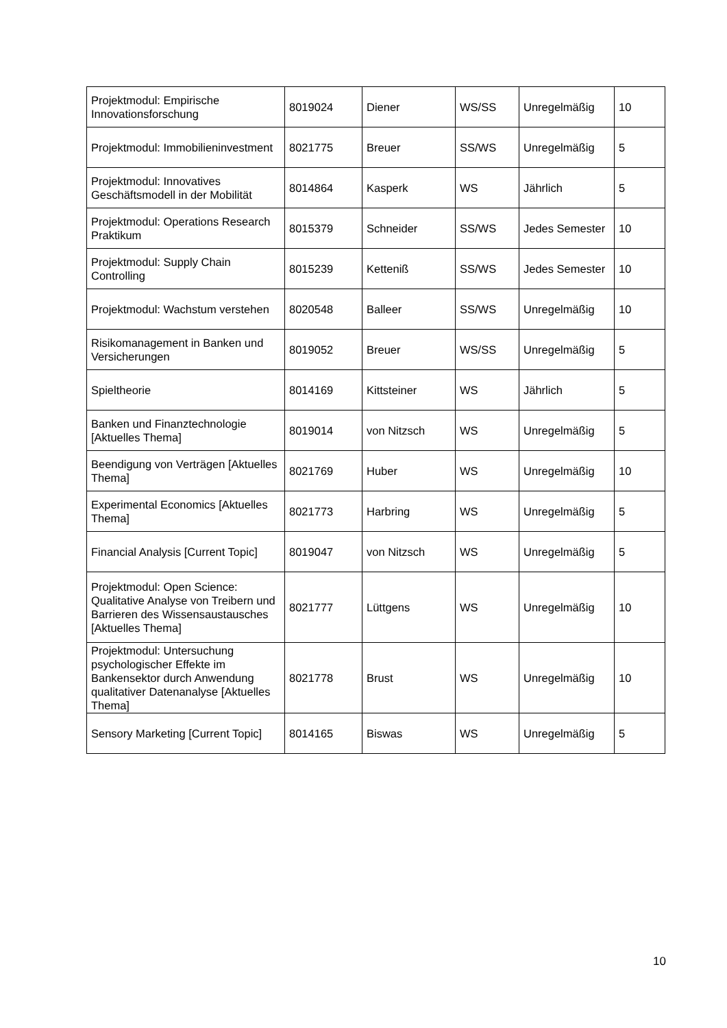| Projektmodul: Empirische Innovationsforschung | 8019024 | Diener | WS/SS | Unregelmäßig | 10 |
| Projektmodul: Immobilieninvestment | 8021775 | Breuer | SS/WS | Unregelmäßig | 5 |
| Projektmodul: Innovatives Geschäftsmodell in der Mobilität | 8014864 | Kasperk | WS | Jährlich | 5 |
| Projektmodul: Operations Research Praktikum | 8015379 | Schneider | SS/WS | Jedes Semester | 10 |
| Projektmodul: Supply Chain Controlling | 8015239 | Ketteniß | SS/WS | Jedes Semester | 10 |
| Projektmodul: Wachstum verstehen | 8020548 | Balleer | SS/WS | Unregelmäßig | 10 |
| Risikomanagement in Banken und Versicherungen | 8019052 | Breuer | WS/SS | Unregelmäßig | 5 |
| Spieltheorie | 8014169 | Kittsteiner | WS | Jährlich | 5 |
| Banken und Finanztechnologie [Aktuelles Thema] | 8019014 | von Nitzsch | WS | Unregelmäßig | 5 |
| Beendigung von Verträgen [Aktuelles Thema] | 8021769 | Huber | WS | Unregelmäßig | 10 |
| Experimental Economics [Aktuelles Thema] | 8021773 | Harbring | WS | Unregelmäßig | 5 |
| Financial Analysis [Current Topic] | 8019047 | von Nitzsch | WS | Unregelmäßig | 5 |
| Projektmodul: Open Science: Qualitative Analyse von Treibern und Barrieren des Wissensaustausches [Aktuelles Thema] | 8021777 | Lüttgens | WS | Unregelmäßig | 10 |
| Projektmodul: Untersuchung psychologischer Effekte im Bankensektor durch Anwendung qualitativer Datenanalyse [Aktuelles Thema] | 8021778 | Brust | WS | Unregelmäßig | 10 |
| Sensory Marketing [Current Topic] | 8014165 | Biswas | WS | Unregelmäßig | 5 |
10